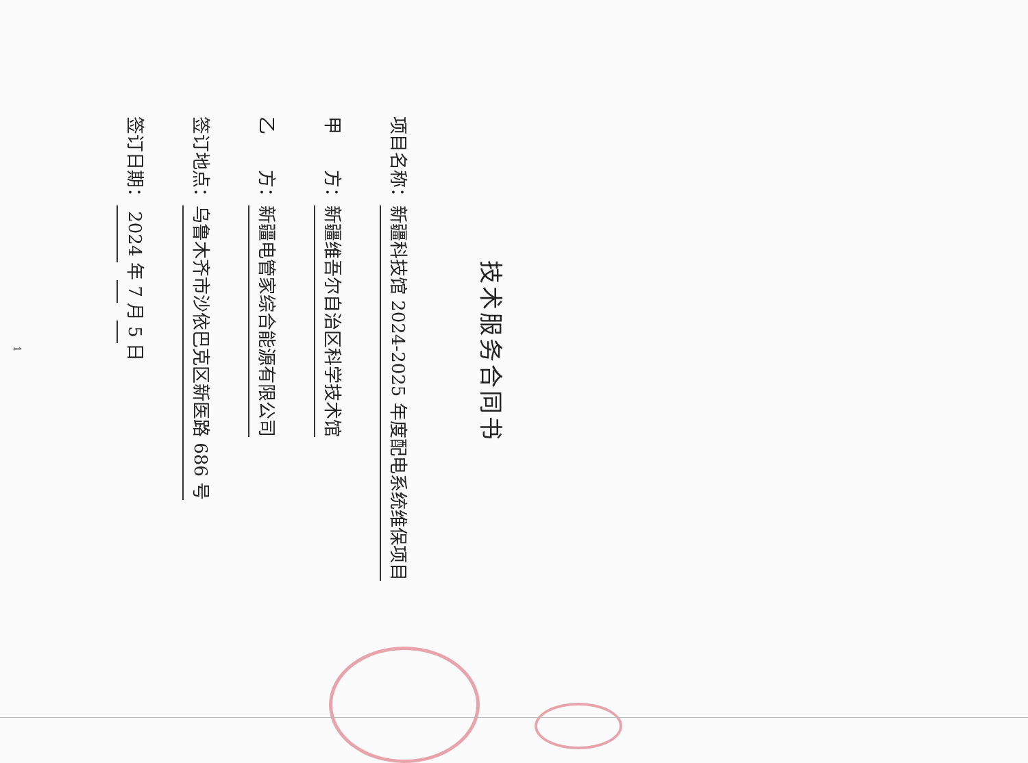技术服务合同书
项目名称：新疆科技馆 2024-2025 年度配电系统维保项目
甲　　方：新疆维吾尔自治区科学技术馆
乙　　方：新疆电管家综合能源有限公司
签订地点：乌鲁木齐市沙依巴克区新医路 686 号
签订日期： 2024 年 7 月 5 日
1